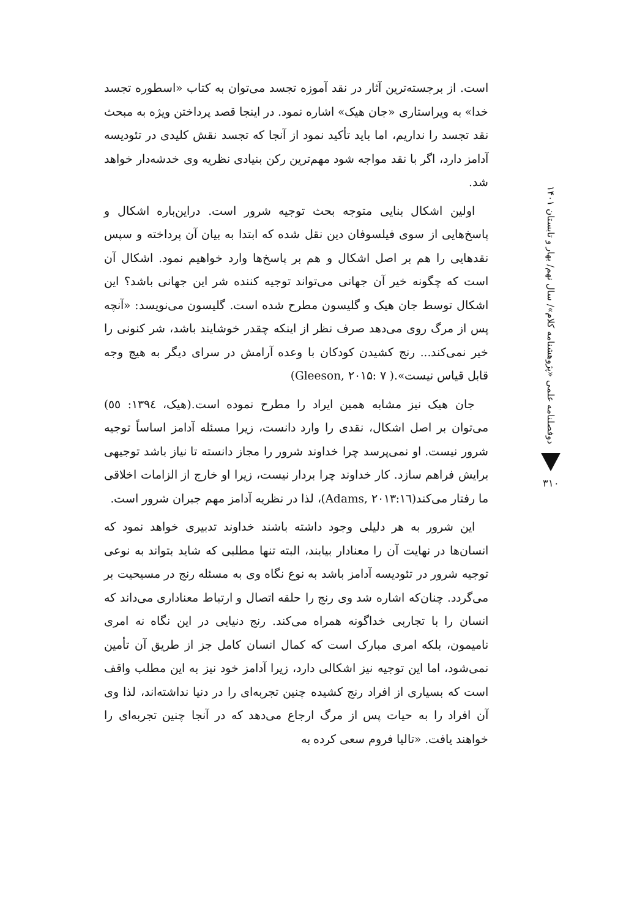است. از برجسته‌ترین آثار در نقد آموزه تجسد می‌توان به کتاب «اسطوره تجسد خدا» به ویراستاری «جان هیک» اشاره نمود. در اینجا قصد پرداختن ویژه به مبحث نقد تجسد را نداریم، اما باید تأکید نمود از آنجا که تجسد نقش کلیدی در تئودیسه آدامز دارد، اگر با نقد مواجه شود مهم‌ترین رکن بنیادی نظریه وی خدشه‌دار خواهد شد.
اولین اشکال بنایی متوجه بحث توجیه شرور است. دراین‌باره اشکال و پاسخ‌هایی از سوی فیلسوفان دین نقل شده که ابتدا به بیان آن پرداخته و سپس نقدهایی را هم بر اصل اشکال و هم بر پاسخ‌ها وارد خواهیم نمود. اشکال آن است که چگونه خیر آن جهانی می‌تواند توجیه کننده شر این جهانی باشد؟ این اشکال توسط جان هیک و گلیسون مطرح شده است. گلیسون می‌نویسد: «آنچه پس از مرگ روی می‌دهد صرف نظر از اینکه چقدر خوشایند باشد، شر کنونی را خیر نمی‌کند... رنج کشیدن کودکان با وعده آرامش در سرای دیگر به هیچ وجه قابل قیاس نیست».( Gleeson, ۲۰۱۵: ۷)
جان هیک نیز مشابه همین ایراد را مطرح نموده است.(هیک، ۱۳۹٤: ٥٥) می‌توان بر اصل اشکال، نقدی را وارد دانست، زیرا مسئله آدامز اساساً توجیه شرور نیست. او نمی‌پرسد چرا خداوند شرور را مجاز دانسته تا نیاز باشد توجیهی برایش فراهم سازد. کار خداوند چرا بردار نیست، زیرا او خارج از الزامات اخلاقی ما رفتار می‌کند(Adams, ۲۰۱۳:۱٦)، لذا در نظریه آدامز مهم جبران شرور است.
این شرور به هر دلیلی وجود داشته باشند خداوند تدبیری خواهد نمود که انسان‌ها در نهایت آن را معنادار بیابند، البته تنها مطلبی که شاید بتواند به نوعی توجیه شرور در تئودیسه آدامز باشد به نوع نگاه وی به مسئله رنج در مسیحیت بر می‌گردد. چنان‌که اشاره شد وی رنج را حلقه اتصال و ارتباط معناداری می‌داند که انسان را با تجاربی خداگونه همراه می‌کند. رنج دنیایی در این نگاه نه امری نامیمون، بلکه امری مبارک است که کمال انسان کامل جز از طریق آن تأمین نمی‌شود، اما این توجیه نیز اشکالی دارد، زیرا آدامز خود نیز به این مطلب واقف است که بسیاری از افراد رنج کشیده چنین تجربه‌ای را در دنیا نداشته‌اند، لذا وی آن افراد را به حیات پس از مرگ ارجاع می‌دهد که در آنجا چنین تجربه‌ای را خواهند یافت. «تالیا فروم سعی کرده به
دوفصلنامه علمی «پژوهشنامه کلام»/ سال نهم/ بهار و تابستان ۱۴۰۱
۳۱۰